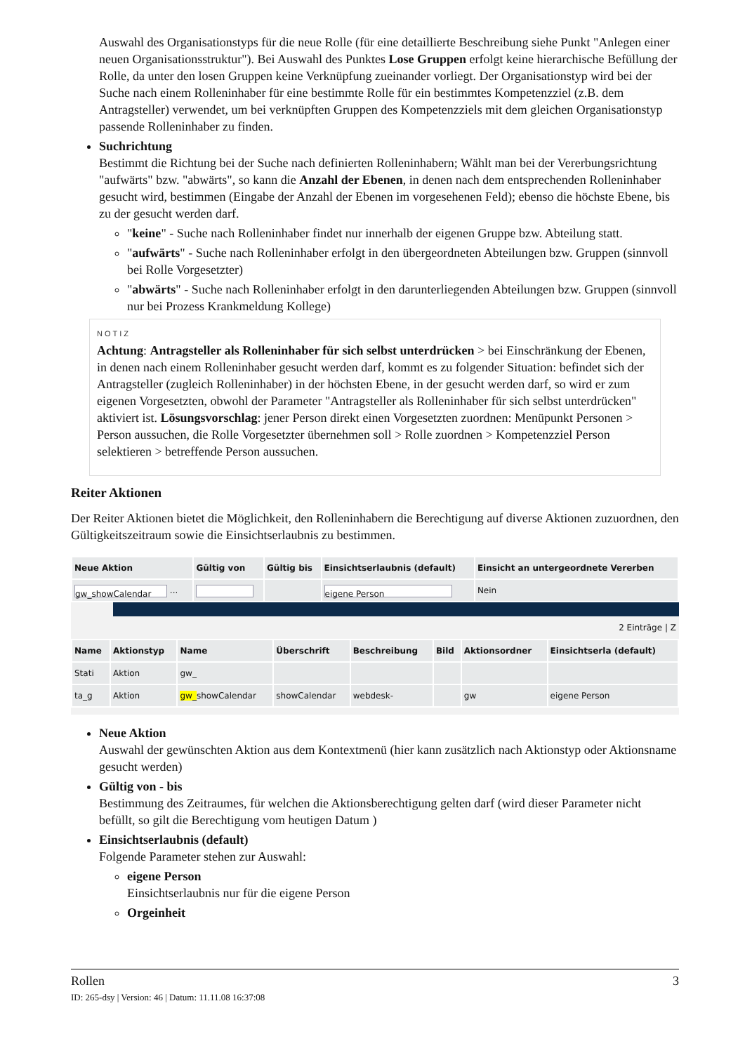Auswahl des Organisationstyps für die neue Rolle (für eine detaillierte Beschreibung siehe Punkt "Anlegen einer neuen Organisationsstruktur"). Bei Auswahl des Punktes Lose Gruppen erfolgt keine hierarchische Befüllung der Rolle, da unter den losen Gruppen keine Verknüpfung zueinander vorliegt. Der Organisationstyp wird bei der Suche nach einem Rolleninhaber für eine bestimmte Rolle für ein bestimmtes Kompetenzziel (z.B. dem Antragsteller) verwendet, um bei verknüpften Gruppen des Kompetenzziels mit dem gleichen Organisationstyp passende Rolleninhaber zu finden.
Suchrichtung
Bestimmt die Richtung bei der Suche nach definierten Rolleninhabern; Wählt man bei der Vererbungsrichtung "aufwärts" bzw. "abwärts", so kann die Anzahl der Ebenen, in denen nach dem entsprechenden Rolleninhaber gesucht wird, bestimmen (Eingabe der Anzahl der Ebenen im vorgesehenen Feld); ebenso die höchste Ebene, bis zu der gesucht werden darf.
"keine" - Suche nach Rolleninhaber findet nur innerhalb der eigenen Gruppe bzw. Abteilung statt.
"aufwärts" - Suche nach Rolleninhaber erfolgt in den übergeordneten Abteilungen bzw. Gruppen (sinnvoll bei Rolle Vorgesetzter)
"abwärts" - Suche nach Rolleninhaber erfolgt in den darunterliegenden Abteilungen bzw. Gruppen (sinnvoll nur bei Prozess Krankmeldung Kollege)
NOTIZ
Achtung: Antragsteller als Rolleninhaber für sich selbst unterdrücken > bei Einschränkung der Ebenen, in denen nach einem Rolleninhaber gesucht werden darf, kommt es zu folgender Situation: befindet sich der Antragsteller (zugleich Rolleninhaber) in der höchsten Ebene, in der gesucht werden darf, so wird er zum eigenen Vorgesetzten, obwohl der Parameter "Antragsteller als Rolleninhaber für sich selbst unterdrücken" aktiviert ist. Lösungsvorschlag: jener Person direkt einen Vorgesetzten zuordnen: Menüpunkt Personen > Person aussuchen, die Rolle Vorgesetzter übernehmen soll > Rolle zuordnen > Kompetenzziel Person selektieren > betreffende Person aussuchen.
Reiter Aktionen
Der Reiter Aktionen bietet die Möglichkeit, den Rolleninhabern die Berechtigung auf diverse Aktionen zuzuordnen, den Gültigkeitszeitraum sowie die Einsichtserlaubnis zu bestimmen.
| Neue Aktion | Gültig von | Gültig bis | Einsichtserlaubnis (default) | Einsicht an untergeordnete Vererben |
| --- | --- | --- | --- | --- |
| gw_showCalendar ... | | | eigene Person | Nein |
2 Einträge | Z
| Name | Aktionstyp | Name | Überschrift | Beschreibung | Bild | Aktionsordner | Einsichtserla (default) |
| --- | --- | --- | --- | --- | --- | --- | --- |
| Stati | Aktion | gw_ | | | | | |
| ta_g | Aktion | gw_ showCalendar | showCalendar | webdesk- | | gw | eigene Person |
Neue Aktion
Auswahl der gewünschten Aktion aus dem Kontextmenü (hier kann zusätzlich nach Aktionstyp oder Aktionsname gesucht werden)
Gültig von - bis
Bestimmung des Zeitraumes, für welchen die Aktionsberechtigung gelten darf (wird dieser Parameter nicht befüllt, so gilt die Berechtigung vom heutigen Datum )
Einsichtserlaubnis (default)
Folgende Parameter stehen zur Auswahl:
eigene Person
Einsichtserlaubnis nur für die eigene Person
Orgeinheit
Rollen 3
ID: 265-dsy | Version: 46 | Datum: 11.11.08 16:37:08